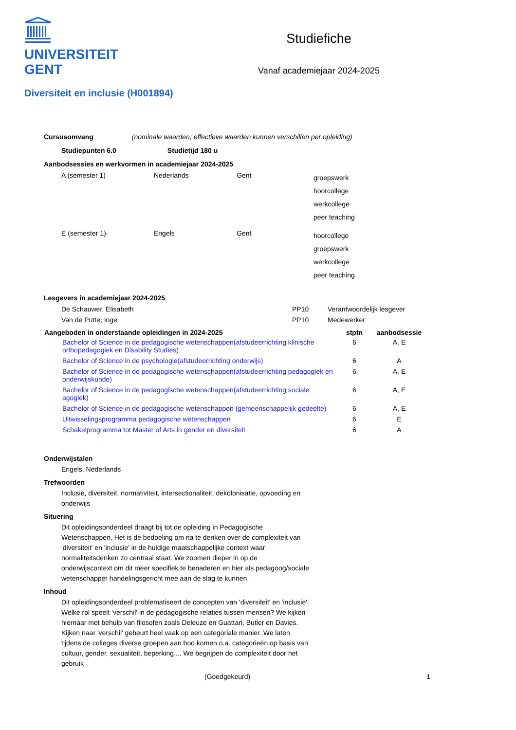UNIVERSITEIT
GENT
Studiefiche
Vanaf academiejaar 2024-2025
Diversiteit en inclusie (H001894)
Cursusomvang (nominale waarden; effectieve waarden kunnen verschillen per opleiding)
Studiepunten 6.0 Studietijd 180 u
Aanbodsessies en werkvormen in academiejaar 2024-2025
| A (semester 1) | Nederlands | Gent | groepswerk hoorcollege werkcollege peer teaching |
| E (semester 1) | Engels | Gent | hoorcollege groepswerk werkcollege peer teaching |
Lesgevers in academiejaar 2024-2025
| De Schauwer, Elisabeth | PP10 | Verantwoordelijk lesgever |
| Van de Putte, Inge | PP10 | Medewerker |
| Aangeboden in onderstaande opleidingen in 2024-2025 | stptn | aanbodsessie |
| --- | --- | --- |
| Bachelor of Science in de pedagogische wetenschappen(afstudeerrichting klinische orthopedagogiek en Disability Studies) | 6 | A, E |
| Bachelor of Science in de psychologie(afstudeerrichting onderwijs) | 6 | A |
| Bachelor of Science in de pedagogische wetenschappen(afstudeerrichting pedagogiek en onderwijskunde) | 6 | A, E |
| Bachelor of Science in de pedagogische wetenschappen(afstudeerrichting sociale agogiek) | 6 | A, E |
| Bachelor of Science in de pedagogische wetenschappen (gemeenschappelijk gedeelte) | 6 | A, E |
| Uitwisselingsprogramma pedagogische wetenschappen | 6 | E |
| Schakelprogramma tot Master of Arts in gender en diversiteit | 6 | A |
Onderwijstalen
Engels, Nederlands
Trefwoorden
Inclusie, diversiteit, normativiteit, intersectionaliteit, dekolonisatie, opvoeding en onderwijs
Situering
Dit opleidingsonderdeel draagt bij tot de opleiding in Pedagogische Wetenschappen. Het is de bedoeling om na te denken over de complexiteit van 'diversiteit' en 'inclusie' in de huidige maatschappelijke context waar normaliteitsdenken zo centraal staat. We zoomen dieper in op de onderwijscontext om dit meer specifiek te benaderen en hier als pedagoog/sociale wetenschapper handelingsgericht mee aan de slag te kunnen.
Inhoud
Dit opleidingsonderdeel problematiseert de concepten van 'diversiteit' en 'inclusie'. Welke rol speelt 'verschil' in de pedagogische relaties tussen mensen? We kijken hiernaar met behulp van filosofen zoals Deleuze en Guattari, Butler en Davies. Kijken naar 'verschil' gebeurt heel vaak op een categoriale manier. We laten tijdens de colleges diverse groepen aan bod komen o.a. categorieën op basis van cultuur, gender, sexualiteit, beperking,... We begrijpen de complexiteit door het gebruik
(Goedgekeurd) 1